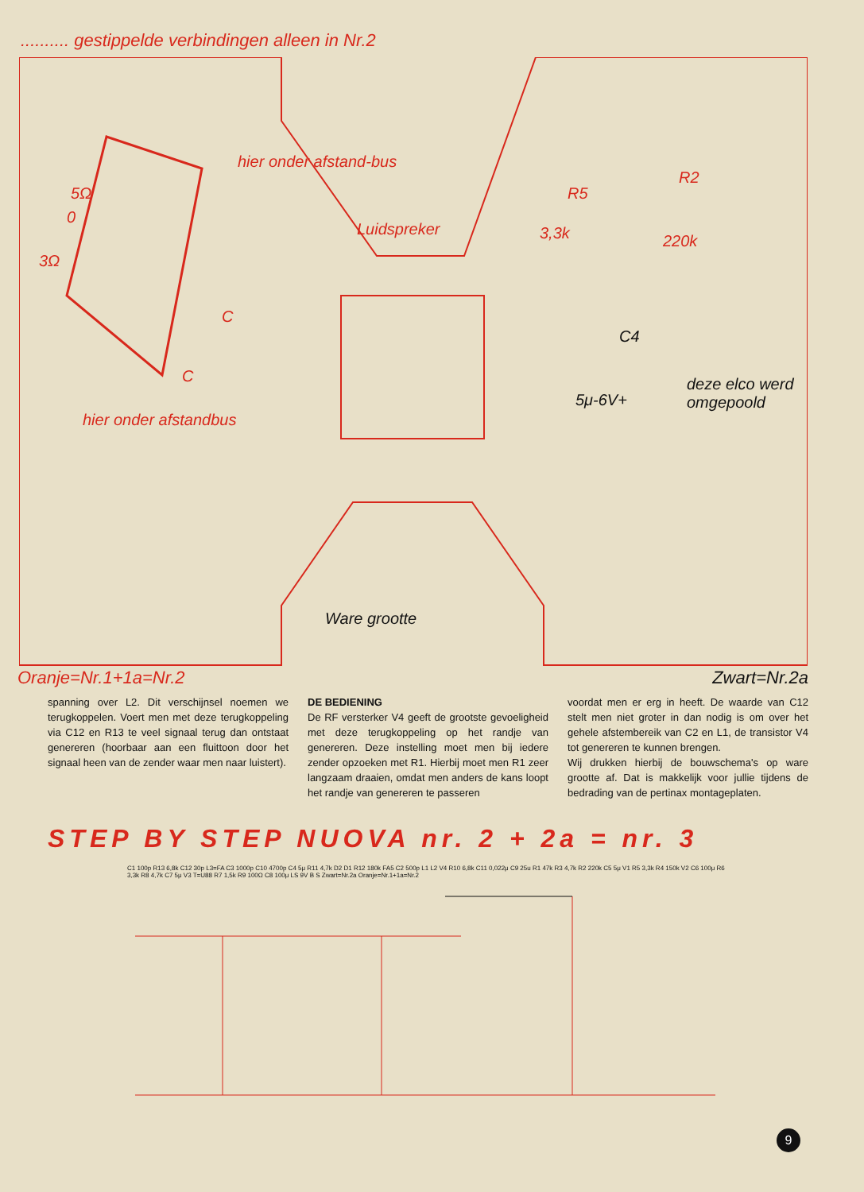.......... gestippelde verbindingen alleen in Nr.2
hier onder afstand-bus
Luidspreker
R5
R2
3,3k 220k
C4
5μ-6V+
deze elco werd omgepoold
5Ω
0
3Ω
C
C
hier onder afstandbus
Ware grootte
Oranje=Nr.1+1a=Nr.2 Zwart=Nr.2a
spanning over L2. Dit verschijnsel noemen we terugkoppelen. Voert men met deze terugkoppeling via C12 en R13 te veel signaal terug dan ontstaat genereren (hoorbaar aan een fluittoon door het signaal heen van de zender waar men naar luistert).
DE BEDIENING
De RF versterker V4 geeft de grootste gevoeligheid met deze terugkoppeling op het randje van genereren. Deze instelling moet men bij iedere zender opzoeken met R1. Hierbij moet men R1 zeer langzaam draaien, omdat men anders de kans loopt het randje van genereren te passeren
voordat men er erg in heeft. De waarde van C12 stelt men niet groter in dan nodig is om over het gehele afstembereik van C2 en L1, de transistor V4 tot genereren te kunnen brengen.
Wij drukken hierbij de bouwschema's op ware grootte af. Dat is makkelijk voor jullie tijdens de bedrading van de pertinax montageplaten.
STEP BY STEP NUOVA nr. 2 + 2a = nr. 3
C1 100p R13 6,8k C12 30p L3=FA C3 1000p C10 4700p C4 5μ R11 4,7k D2 D1 R12 180k FA5 C2 500p L1 L2 V4 R10 6,8k C11 0,022μ C9 25u R1 47k R3 4,7k R2 220k C5 5μ V1 R5 3,3k R4 150k V2 C6 100μ R6 3,3k R8 4,7k C7 5μ V3 T=U88 R7 1,5k R9 100Ω C8 100μ LS 9V B S Zwart=Nr.2a Oranje=Nr.1+1a=Nr.2
9